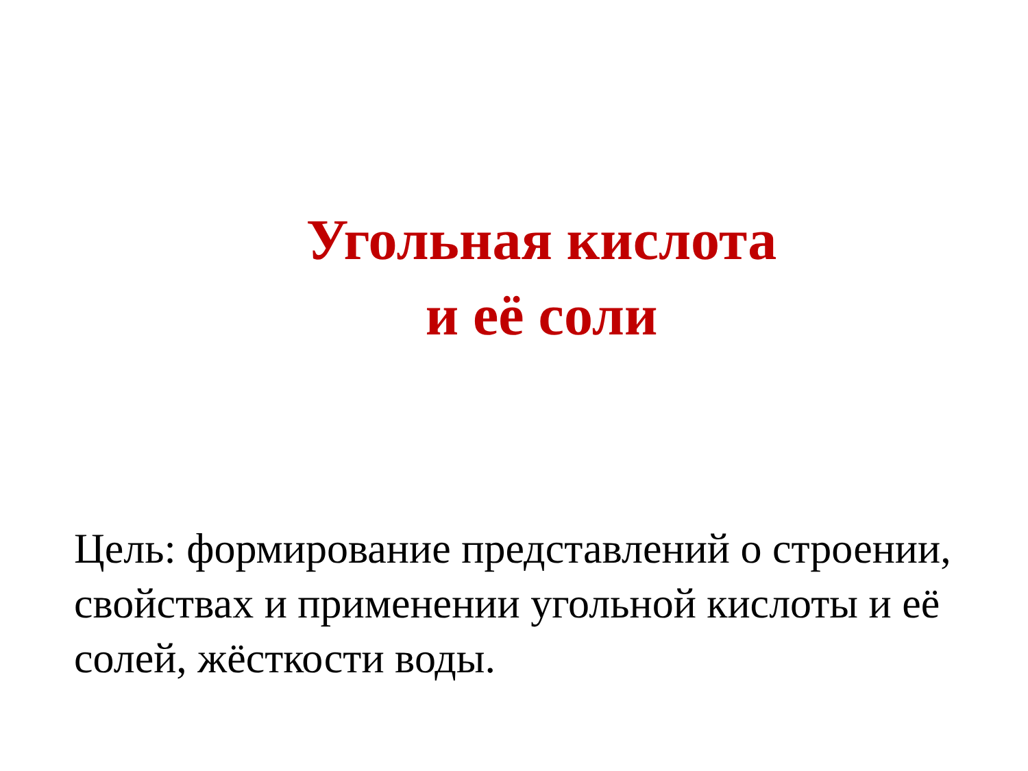Угольная кислота
и её соли
Цель: формирование представлений о строении, свойствах и применении угольной кислоты и её солей, жёсткости воды.